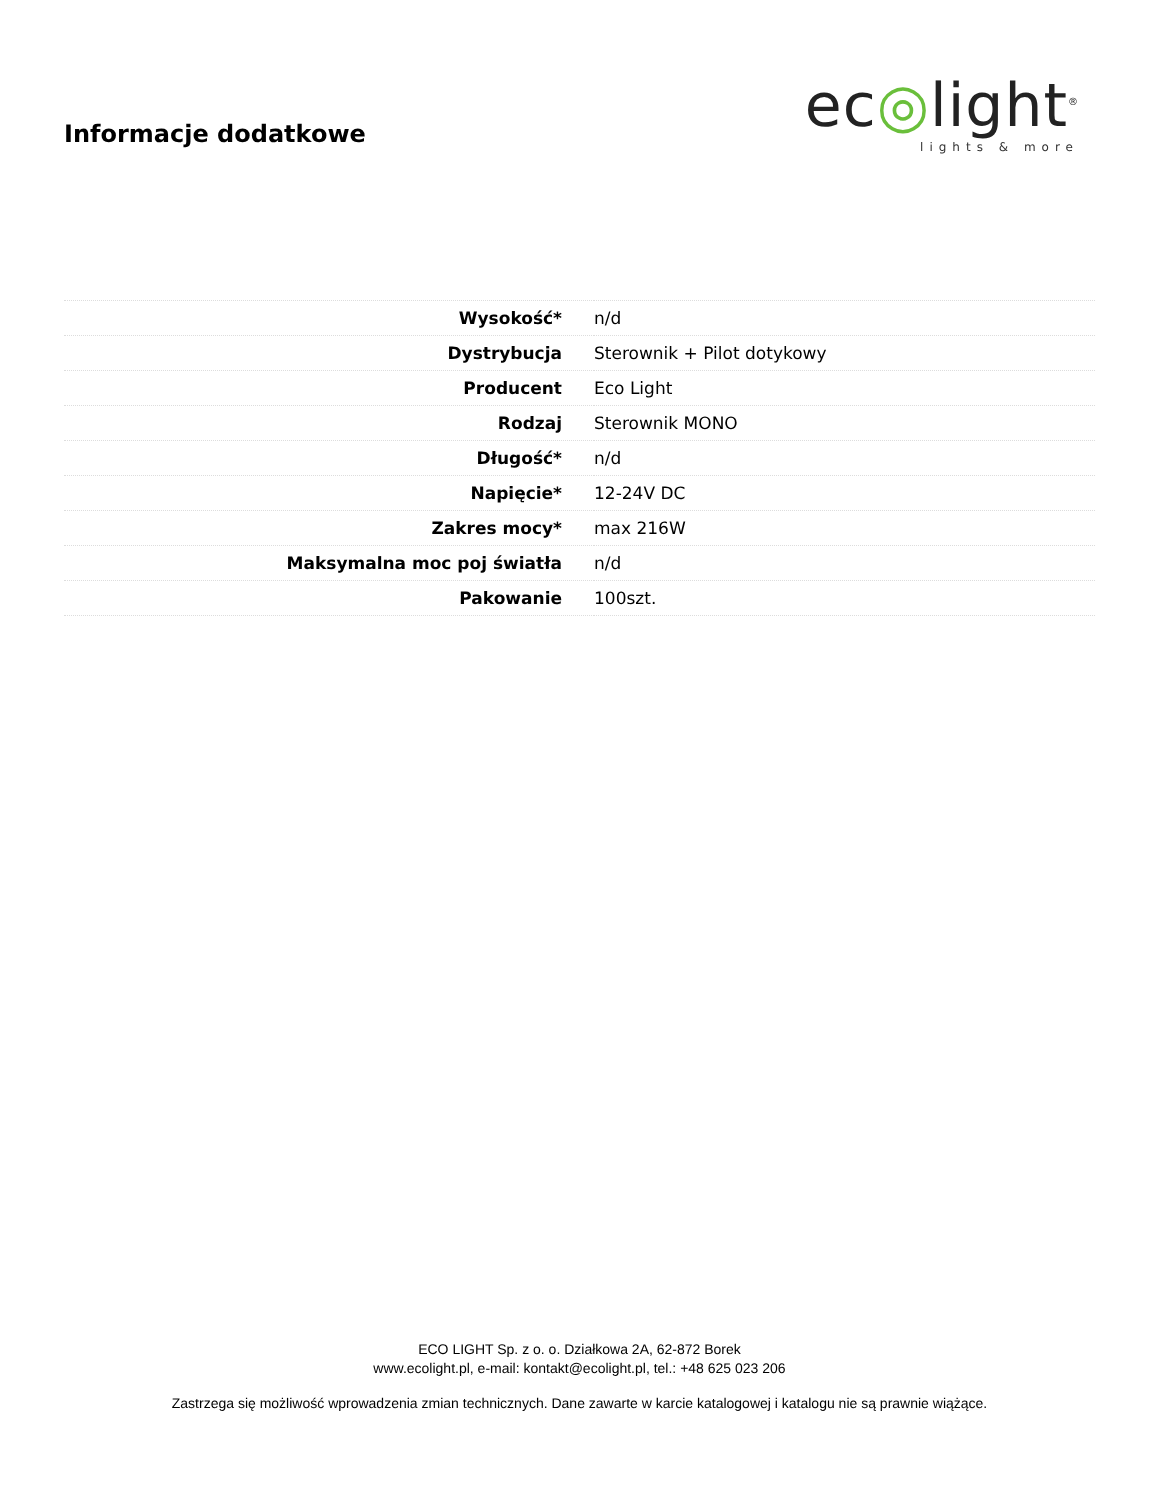Informacje dodatkowe
ec◎light<sup>®</sup>
lights & more
| Wysokość* | n/d |
| Dystrybucja | Sterownik + Pilot dotykowy |
| Producent | Eco Light |
| Rodzaj | Sterownik MONO |
| Długość* | n/d |
| Napięcie* | 12-24V DC |
| Zakres mocy* | max 216W |
| Maksymalna moc poj światła | n/d |
| Pakowanie | 100szt. |
ECO LIGHT Sp. z o. o. Działkowa 2A, 62-872 Borek
www.ecolight.pl, e-mail: kontakt@ecolight.pl, tel.: +48 625 023 206
Zastrzega się możliwość wprowadzenia zmian technicznych. Dane zawarte w karcie katalogowej i katalogu nie są prawnie wiążące.